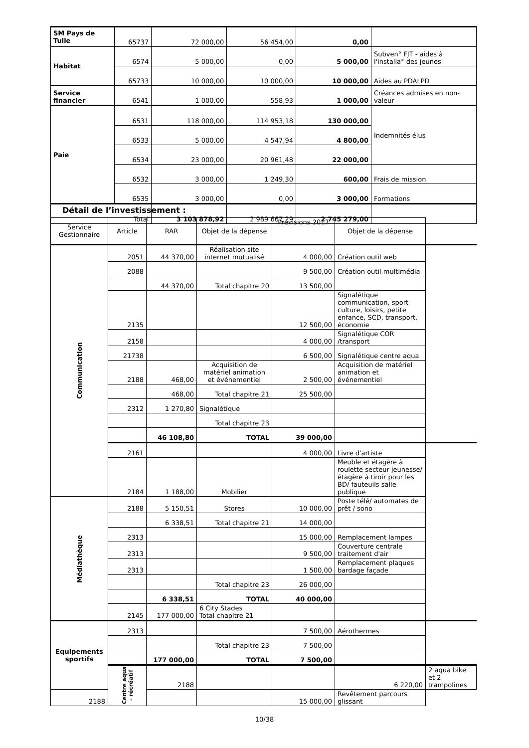| SM Pays de Tulle | 65737 | 72 000,00 | 56 454,00 | 0,00 | |
| Habitat | 6574 | 5 000,00 | 0,00 | 5 000,00 | Subven° FJT - aides à l'installa° des jeunes |
| | 65733 | 10 000,00 | 10 000,00 | 10 000,00 | Aides au PDALPD |
| Service financier | 6541 | 1 000,00 | 558,93 | 1 000,00 | Créances admises en non-valeur |
| Paie | 6531 | 118 000,00 | 114 953,18 | 130 000,00 | Indemnités élus |
| | 6533 | 5 000,00 | 4 547,94 | 4 800,00 | |
| | 6534 | 23 000,00 | 20 961,48 | 22 000,00 | |
| | 6532 | 3 000,00 | 1 249,30 | 600,00 | Frais de mission |
| | 6535 | 3 000,00 | 0,00 | 3 000,00 | Formations |
| Total | | 3 103 878,92 | 2 989 667,29 | 2 745 279,00 | |
Détail de l’investissement :
| Service Gestionnaire | Article | RAR | Objet de la dépense | Prévisions 2017 | Objet de la dépense | |
| Communication | 2051 | 44 370,00 | Réalisation site internet mutualisé | 4 000,00 | Création outil web | |
| | 2088 | | | 9 500,00 | Création outil multimédia | |
| | | 44 370,00 | Total chapitre 20 | 13 500,00 | | |
| | 2135 | | | 12 500,00 | Signalétique communication, sport culture, loisirs, petite enfance, SCD, transport, économie | |
| | 2158 | | | 4 000,00 | Signalétique COR /transport | |
| | 21738 | | | 6 500,00 | Signalétique centre aqua | |
| | 2188 | 468,00 | Acquisition de matériel animation et événementiel | 2 500,00 | Acquisition de matériel animation et événementiel | |
| | | 468,00 | Total chapitre 21 | 25 500,00 | | |
| | 2312 | 1 270,80 | Signalétique | | | |
| | | | Total chapitre 23 | | | |
| | | 46 108,80 | TOTAL | 39 000,00 | | |
| | 2161 | | | 4 000,00 | Livre d'artiste | |
| | 2184 | 1 188,00 | Mobilier | | Meuble et étagère à roulette secteur jeunesse/ étagère à tiroir pour les BD/ fauteuils salle publique | |
| Médiathèque | 2188 | 5 150,51 | Stores | 10 000,00 | Poste télé/ automates de prêt / sono | |
| | | 6 338,51 | Total chapitre 21 | 14 000,00 | | |
| | 2313 | | | 15 000,00 | Remplacement lampes | |
| | 2313 | | | 9 500,00 | Couverture centrale traitement d'air | |
| | 2313 | | | 1 500,00 | Remplacement plaques bardage façade | |
| | | | Total chapitre 23 | 26 000,00 | | |
| | | 6 338,51 | TOTAL | 40 000,00 | | |
| | 2145 | 177 000,00 | 6 City Stades Total chapitre 21 | | | |
| Equipements sportifs | 2313 | | | 7 500,00 | Aérothermes | |
| | | | Total chapitre 23 | 7 500,00 | | |
| | | 177 000,00 | TOTAL | 7 500,00 | | |
| | Centre aqua - récréatif | 2188 | | | 6 220,00 | 2 aqua bike et 2 trampolines |
| 2188 | | | | 15 000,00 | Revêtement parcours glissant | |
10/38